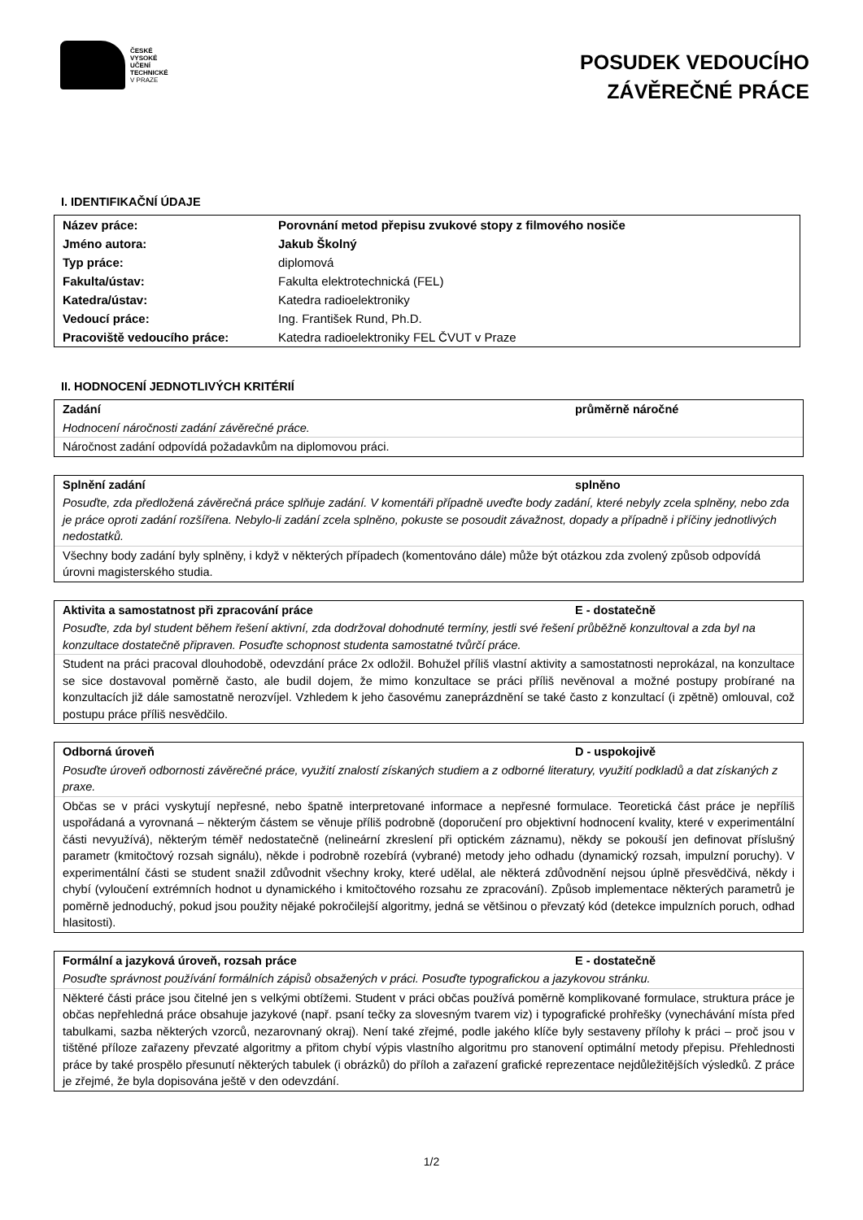ČESKÉ
VYSOKÉ
UČENÍ
TECHNICKÉ
V PRAZE
POSUDEK VEDOUCÍHO
ZÁVĚREČNÉ PRÁCE
I. IDENTIFIKAČNÍ ÚDAJE
| Název práce: | Porovnání metod přepisu zvukové stopy z filmového nosiče |
| Jméno autora: | Jakub Školný |
| Typ práce: | diplomová |
| Fakulta/ústav: | Fakulta elektrotechnická (FEL) |
| Katedra/ústav: | Katedra radioelektroniky |
| Vedoucí práce: | Ing. František Rund, Ph.D. |
| Pracoviště vedoucího práce: | Katedra radioelektroniky FEL ČVUT v Praze |
II. HODNOCENÍ JEDNOTLIVÝCH KRITÉRIÍ
Zadání průměrně náročné
Hodnocení náročnosti zadání závěrečné práce.
Náročnost zadání odpovídá požadavkům na diplomovou práci.
Splnění zadání splněno
Posuďte, zda předložená závěrečná práce splňuje zadání. V komentáři případně uveďte body zadání, které nebyly zcela splněny, nebo zda je práce oproti zadání rozšířena. Nebylo-li zadání zcela splněno, pokuste se posoudit závažnost, dopady a případně i příčiny jednotlivých nedostatků.
Všechny body zadání byly splněny, i když v některých případech (komentováno dále) může být otázkou zda zvolený způsob odpovídá úrovni magisterského studia.
Aktivita a samostatnost při zpracování práce E - dostatečně
Posuďte, zda byl student během řešení aktivní, zda dodržoval dohodnuté termíny, jestli své řešení průběžně konzultoval a zda byl na konzultace dostatečně připraven. Posuďte schopnost studenta samostatné tvůrčí práce.
Student na práci pracoval dlouhodobě, odevzdání práce 2x odložil. Bohužel příliš vlastní aktivity a samostatnosti neprokázal, na konzultace se sice dostavoval poměrně často, ale budil dojem, že mimo konzultace se práci příliš nevěnoval a možné postupy probírané na konzultacích již dále samostatně nerozvíjel. Vzhledem k jeho časovému zaneprázdnění se také často z konzultací (i zpětně) omlouval, což postupu práce příliš nesvědčilo.
Odborná úroveň D - uspokojivě
Posuďte úroveň odbornosti závěrečné práce, využití znalostí získaných studiem a z odborné literatury, využití podkladů a dat získaných z praxe.
Občas se v práci vyskytují nepřesné, nebo špatně interpretované informace a nepřesné formulace. Teoretická část práce je nepříliš uspořádaná a vyrovnaná – některým částem se věnuje příliš podrobně (doporučení pro objektivní hodnocení kvality, které v experimentální části nevyužívá), některým téměř nedostatečně (nelineární zkreslení při optickém záznamu), někdy se pokouší jen definovat příslušný parametr (kmitočtový rozsah signálu), někde i podrobně rozebírá (vybrané) metody jeho odhadu (dynamický rozsah, impulzní poruchy). V experimentální části se student snažil zdůvodnit všechny kroky, které udělal, ale některá zdůvodnění nejsou úplně přesvědčivá, někdy i chybí (vyloučení extrémních hodnot u dynamického i kmitočtového rozsahu ze zpracování). Způsob implementace některých parametrů je poměrně jednoduchý, pokud jsou použity nějaké pokročilejší algoritmy, jedná se většinou o převzatý kód (detekce impulzních poruch, odhad hlasitosti).
Formální a jazyková úroveň, rozsah práce E - dostatečně
Posuďte správnost používání formálních zápisů obsažených v práci. Posuďte typografickou a jazykovou stránku.
Některé části práce jsou čitelné jen s velkými obtížemi. Student v práci občas používá poměrně komplikované formulace, struktura práce je občas nepřehledná práce obsahuje jazykové (např. psaní tečky za slovesným tvarem viz) i typografické prohřešky (vynechávání místa před tabulkami, sazba některých vzorců, nezarovnaný okraj). Není také zřejmé, podle jakého klíče byly sestaveny přílohy k práci – proč jsou v tištěné příloze zařazeny převzaté algoritmy a přitom chybí výpis vlastního algoritmu pro stanovení optimální metody přepisu. Přehlednosti práce by také prospělo přesunutí některých tabulek (i obrázků) do příloh a zařazení grafické reprezentace nejdůležitějších výsledků. Z práce je zřejmé, že byla dopisována ještě v den odevzdání.
1/2